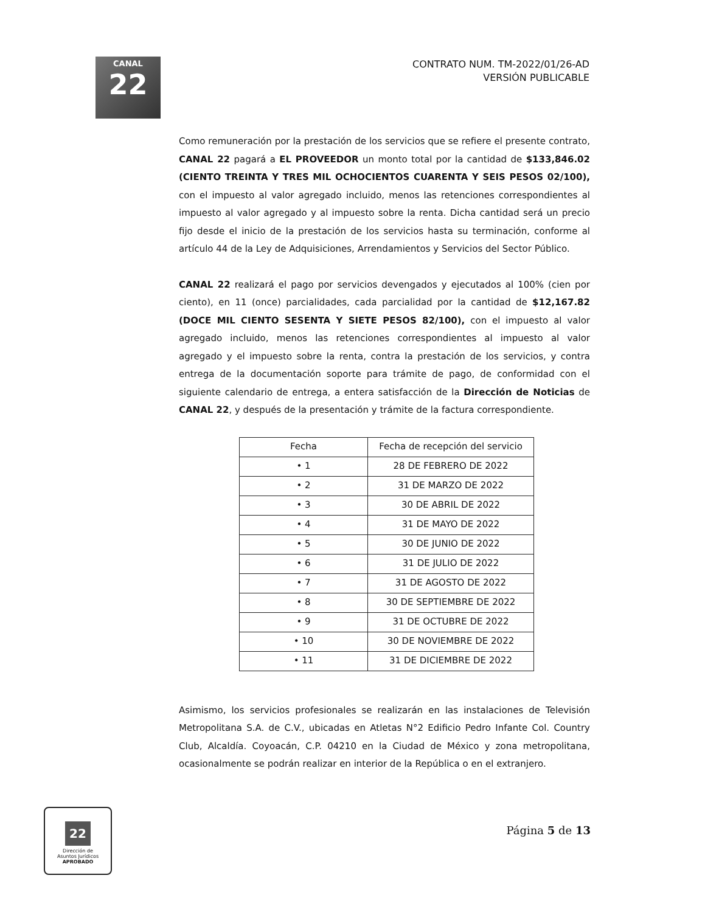CANAL
22
CONTRATO NUM. TM-2022/01/26-AD
VERSIÓN PUBLICABLE
Como remuneración por la prestación de los servicios que se refiere el presente contrato, CANAL 22 pagará a EL PROVEEDOR un monto total por la cantidad de $133,846.02 (CIENTO TREINTA Y TRES MIL OCHOCIENTOS CUARENTA Y SEIS PESOS 02/100), con el impuesto al valor agregado incluido, menos las retenciones correspondientes al impuesto al valor agregado y al impuesto sobre la renta. Dicha cantidad será un precio fijo desde el inicio de la prestación de los servicios hasta su terminación, conforme al artículo 44 de la Ley de Adquisiciones, Arrendamientos y Servicios del Sector Público.
CANAL 22 realizará el pago por servicios devengados y ejecutados al 100% (cien por ciento), en 11 (once) parcialidades, cada parcialidad por la cantidad de $12,167.82 (DOCE MIL CIENTO SESENTA Y SIETE PESOS 82/100), con el impuesto al valor agregado incluido, menos las retenciones correspondientes al impuesto al valor agregado y el impuesto sobre la renta, contra la prestación de los servicios, y contra entrega de la documentación soporte para trámite de pago, de conformidad con el siguiente calendario de entrega, a entera satisfacción de la Dirección de Noticias de CANAL 22, y después de la presentación y trámite de la factura correspondiente.
| Fecha | Fecha de recepción del servicio |
| --- | --- |
| • 1 | 28 DE FEBRERO DE 2022 |
| • 2 | 31 DE MARZO DE 2022 |
| • 3 | 30 DE ABRIL DE 2022 |
| • 4 | 31 DE MAYO DE 2022 |
| • 5 | 30 DE JUNIO DE 2022 |
| • 6 | 31 DE JULIO DE 2022 |
| • 7 | 31 DE AGOSTO DE 2022 |
| • 8 | 30 DE SEPTIEMBRE DE 2022 |
| • 9 | 31 DE OCTUBRE DE 2022 |
| • 10 | 30 DE NOVIEMBRE DE 2022 |
| • 11 | 31 DE DICIEMBRE DE 2022 |
Asimismo, los servicios profesionales se realizarán en las instalaciones de Televisión Metropolitana S.A. de C.V., ubicadas en Atletas N°2 Edificio Pedro Infante Col. Country Club, Alcaldía. Coyoacán, C.P. 04210 en la Ciudad de México y zona metropolitana, ocasionalmente se podrán realizar en interior de la República o en el extranjero.
22
Dirección de
Asuntos Jurídicos
APROBADO
Página 5 de 13